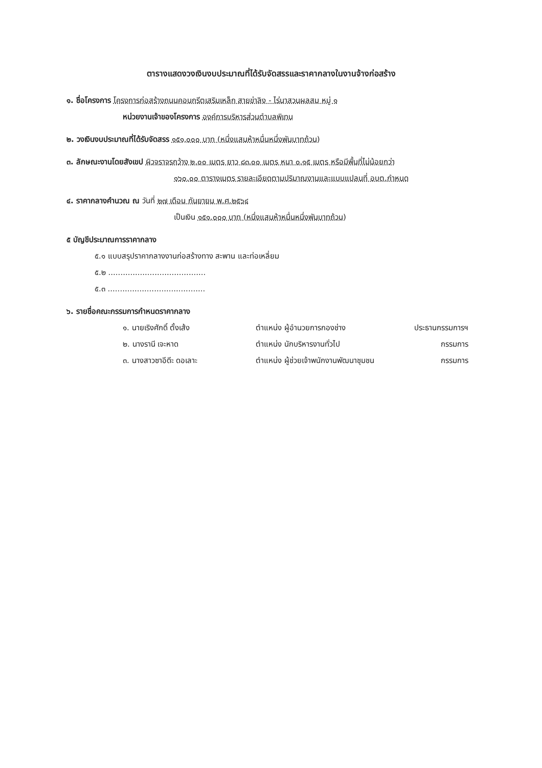ตารางแสดงวงเงินงบประมาณที่ได้รับจัดสรรและราคากลางในงานจ้างก่อสร้าง
๑. ชื่อโครงการ โครงการก่อสร้างถนนคอนกรีตเสริมเหล็ก สายข่าลิง - ไร่นาสวนผลสม หมู่ ๑
หน่วยงานเจ้าของโครงการ องค์การบริหารส่วนตำบลพิเทน
๒. วงเงินงบประมาณที่ได้รับจัดสรร ๑๕๑,๐๐๐ บาท (หนึ่งแสนห้าหมื่นหนึ่งพันบาทถ้วน)
๓. ลักษณะงานโดยสังเขป ผิวจราจรกว้าง ๒.๐๐ เมตร ยาว ๘๓.๐๐ เมตร หนา ๐.๑๕ เมตร หรือมีพื้นที่ไม่น้อยกว่า
๑๖๐.๐๐ ตารางเมตร รายละเอียดตามปริมาณงานและแบบแปลนที่ อบต.กำหนด
๔. ราคากลางคำนวณ ณ วันที่ ๒๗ เดือน กันยายน พ.ศ.๒๕๖๔
เป็นเงิน ๑๕๑,๐๐๐ บาท (หนึ่งแสนห้าหมื่นหนึ่งพันบาทถ้วน)
๕ บัญชีประมาณการราคากลาง
๕.๑ แบบสรุปราคากลางงานก่อสร้างทาง สะพาน และท่อเหลี่ยม
๕.๒ ........................................
๕.๓ ........................................
๖. รายชื่อคณะกรรมการกำหนดราคากลาง
| ๑. นายเริงศักดิ์ ตั้งเส้ง | ตำแหน่ง ผู้อำนวยการกองช่าง | ประธานกรรมการฯ |
| ๒. นางรานี เจะหาด | ตำแหน่ง นักบริหารงานทั่วไป | กรรมการ |
| ๓. นางสาวซาอีดีะ ดอเลาะ | ตำแหน่ง ผู้ช่วยเจ้าพนักงานพัฒนาชุมชน | กรรมการ |